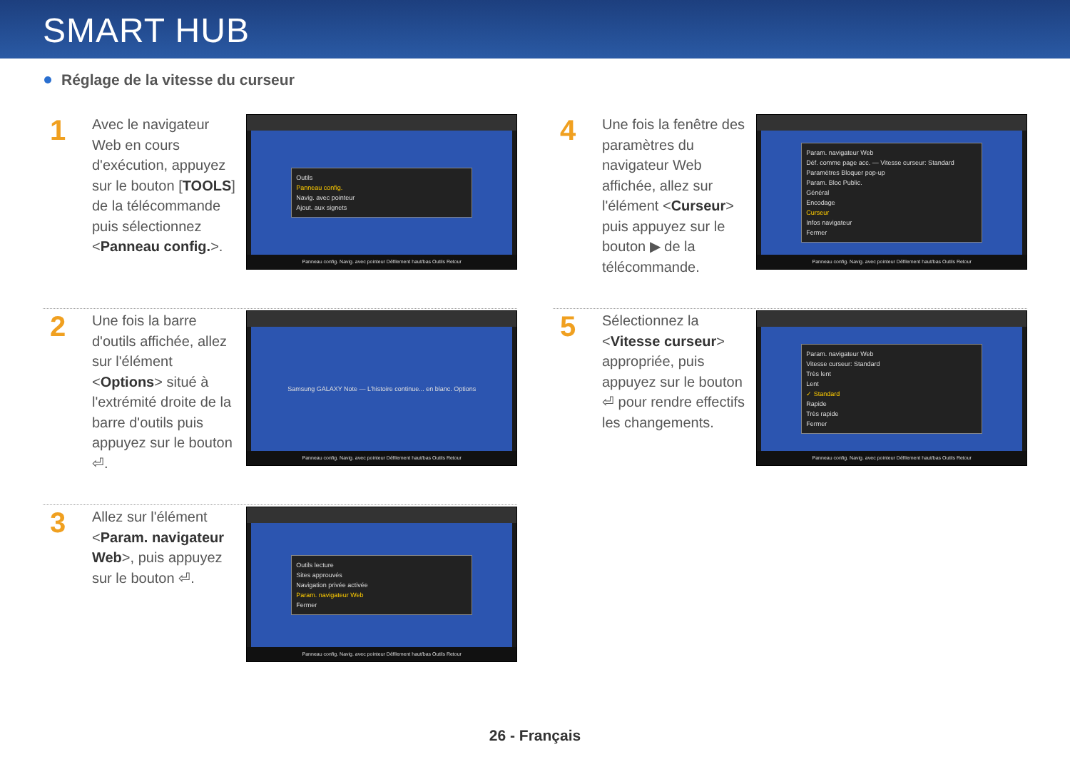SMART HUB
Réglage de la vitesse du curseur
1
Avec le navigateur Web en cours d'exécution, appuyez sur le bouton [TOOLS] de la télécommande puis sélectionnez <Panneau config.>.
Outils
Panneau config.
Navig. avec pointeur
Ajout. aux signets
Panneau config. Navig. avec pointeur Défilement haut/bas Outils Retour
2
Une fois la barre d'outils affichée, allez sur l'élément <Options> situé à l'extrémité droite de la barre d'outils puis appuyez sur le bouton ⏎.
Samsung GALAXY Note — L'histoire continue... en blanc. Options
Panneau config. Navig. avec pointeur Défilement haut/bas Outils Retour
3
Allez sur l'élément <Param. navigateur Web>, puis appuyez sur le bouton ⏎.
Outils lecture
Sites approuvés
Navigation privée activée
Param. navigateur Web
Fermer
Panneau config. Navig. avec pointeur Défilement haut/bas Outils Retour
4
Une fois la fenêtre des paramètres du navigateur Web affichée, allez sur l'élément <Curseur> puis appuyez sur le bouton ▶ de la télécommande.
Param. navigateur Web
Déf. comme page acc. — Vitesse curseur: Standard
Paramètres Bloquer pop-up
Param. Bloc Public.
Général
Encodage
Curseur
Infos navigateur
Fermer
Panneau config. Navig. avec pointeur Défilement haut/bas Outils Retour
5
Sélectionnez la <Vitesse curseur> appropriée, puis appuyez sur le bouton ⏎ pour rendre effectifs les changements.
Param. navigateur Web
Vitesse curseur: Standard
Très lent
Lent
✓ Standard
Rapide
Très rapide
Fermer
Panneau config. Navig. avec pointeur Défilement haut/bas Outils Retour
26 - Français